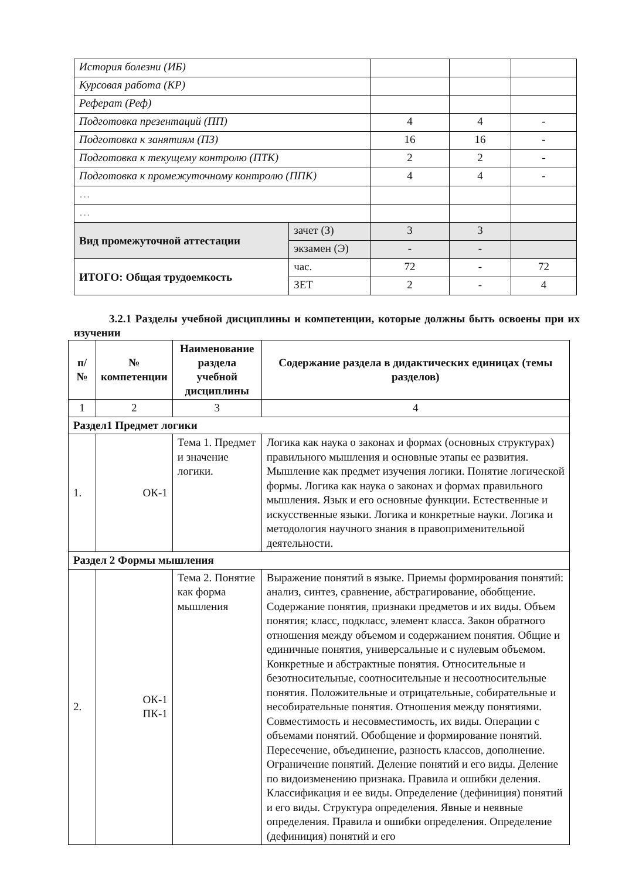| История болезни (ИБ) | | | | |
| Курсовая работа (КР) | | | | |
| Реферат (Реф) | | | | |
| Подготовка презентаций (ПП) | | 4 | 4 | - |
| Подготовка к занятиям (ПЗ) | | 16 | 16 | - |
| Подготовка к текущему контролю (ПТК) | | 2 | 2 | - |
| Подготовка к промежуточному контролю (ППК) | | 4 | 4 | - |
| … | | | | |
| … | | | | |
| Вид промежуточной аттестации | зачет (З) | 3 | 3 | |
| | экзамен (Э) | - | - | |
| ИТОГО: Общая трудоемкость | час. | 72 | - | 72 |
| | ЗЕТ | 2 | - | 4 |
3.2.1 Разделы учебной дисциплины и компетенции, которые должны быть освоены при их изучении
| п/№ | № компетенции | Наименование раздела учебной дисциплины | Содержание раздела в дидактических единицах (темы разделов) |
| --- | --- | --- | --- |
| 1 | 2 | 3 | 4 |
| Раздел1 Предмет логики | | | |
| 1. | ОК-1 | Тема 1. Предмет и значение логики. | Логика как наука о законах и формах (основных структурах) правильного мышления и основные этапы ее развития. Мышление как предмет изучения логики. Понятие логической формы. Логика как наука о законах и формах правильного мышления. Язык и его основные функции. Естественные и искусственные языки. Логика и конкретные науки. Логика и методология научного знания в правоприменительной деятельности. |
| Раздел 2 Формы мышления | | | |
| 2. | ОК-1 ПК-1 | Тема 2. Понятие как форма мышления | Выражение понятий в языке. Приемы формирования понятий: анализ, синтез, сравнение, абстрагирование, обобщение. Содержание понятия, признаки предметов и их виды. Объем понятия; класс, подкласс, элемент класса. Закон обратного отношения между объемом и содержанием понятия. Общие и единичные понятия, универсальные и с нулевым объемом. Конкретные и абстрактные понятия. Относительные и безотносительные, соотносительные и несоотносительные понятия. Положительные и отрицательные, собирательные и несобирательные понятия. Отношения между понятиями. Совместимость и несовместимость, их виды. Операции с объемами понятий. Обобщение и формирование понятий. Пересечение, объединение, разность классов, дополнение. Ограничение понятий. Деление понятий и его виды. Деление по видоизменению признака. Правила и ошибки деления. Классификация и ее виды. Определение (дефиниция) понятий и его виды. Структура определения. Явные и неявные определения. Правила и ошибки определения. Определение (дефиниция) понятий и его |